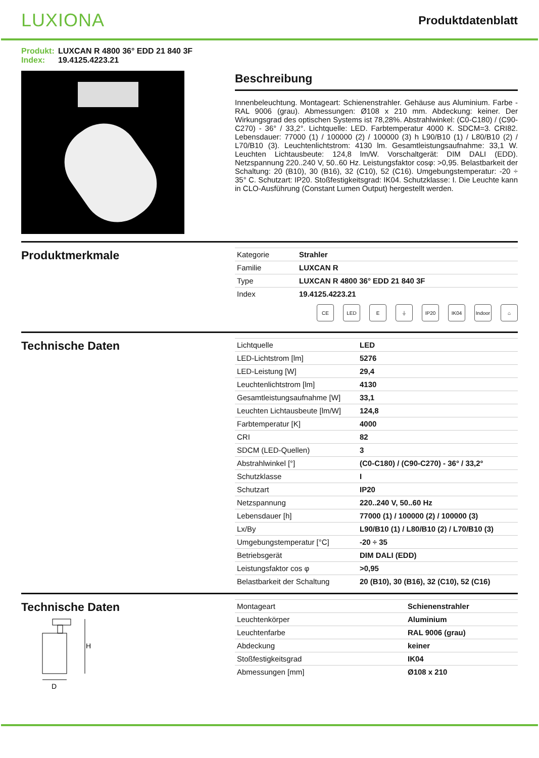LUXIONA
Produktdatenblatt
Produkt: LUXCAN R 4800 36° EDD 21 840 3F
Index: 19.4125.4223.21
Beschreibung
Innenbeleuchtung. Montageart: Schienenstrahler. Gehäuse aus Aluminium. Farbe - RAL 9006 (grau). Abmessungen: Ø108 x 210 mm. Abdeckung: keiner. Der Wirkungsgrad des optischen Systems ist 78,28%. Abstrahlwinkel: (C0-C180) / (C90-C270) - 36° / 33,2°. Lichtquelle: LED. Farbtemperatur 4000 K. SDCM=3. CRI82. Lebensdauer: 77000 (1) / 100000 (2) / 100000 (3) h L90/B10 (1) / L80/B10 (2) / L70/B10 (3). Leuchtenlichtstrom: 4130 lm. Gesamtleistungsaufnahme: 33,1 W. Leuchten Lichtausbeute: 124,8 lm/W. Vorschaltgerät: DIM DALI (EDD). Netzspannung 220..240 V, 50..60 Hz. Leistungsfaktor cosφ: >0,95. Belastbarkeit der Schaltung: 20 (B10), 30 (B16), 32 (C10), 52 (C16). Umgebungstemperatur: -20 ÷ 35° C. Schutzart: IP20. Stoßfestigkeitsgrad: IK04. Schutzklasse: I. Die Leuchte kann in CLO-Ausführung (Constant Lumen Output) hergestellt werden.
Produktmerkmale
| Kategorie | Strahler |
| Familie | LUXCAN R |
| Type | LUXCAN R 4800 36° EDD 21 840 3F |
| Index | 19.4125.4223.21 |
CE LED E ⏚ IP20 IK04 Indoor
⌂
Technische Daten
| Lichtquelle | LED |
| LED-Lichtstrom [lm] | 5276 |
| LED-Leistung [W] | 29,4 |
| Leuchtenlichtstrom [lm] | 4130 |
| Gesamtleistungsaufnahme [W] | 33,1 |
| Leuchten Lichtausbeute [lm/W] | 124,8 |
| Farbtemperatur [K] | 4000 |
| CRI | 82 |
| SDCM (LED-Quellen) | 3 |
| Abstrahlwinkel [°] | (C0-C180) / (C90-C270) - 36° / 33,2° |
| Schutzklasse | I |
| Schutzart | IP20 |
| Netzspannung | 220..240 V, 50..60 Hz |
| Lebensdauer [h] | 77000 (1) / 100000 (2) / 100000 (3) |
| Lx/By | L90/B10 (1) / L80/B10 (2) / L70/B10 (3) |
| Umgebungstemperatur [°C] | -20 ÷ 35 |
| Betriebsgerät | DIM DALI (EDD) |
| Leistungsfaktor cos φ | >0,95 |
| Belastbarkeit der Schaltung | 20 (B10), 30 (B16), 32 (C10), 52 (C16) |
Technische Daten
H
D
| Montageart | Schienenstrahler |
| Leuchtenkörper | Aluminium |
| Leuchtenfarbe | RAL 9006 (grau) |
| Abdeckung | keiner |
| Stoßfestigkeitsgrad | IK04 |
| Abmessungen [mm] | Ø108 x 210 |